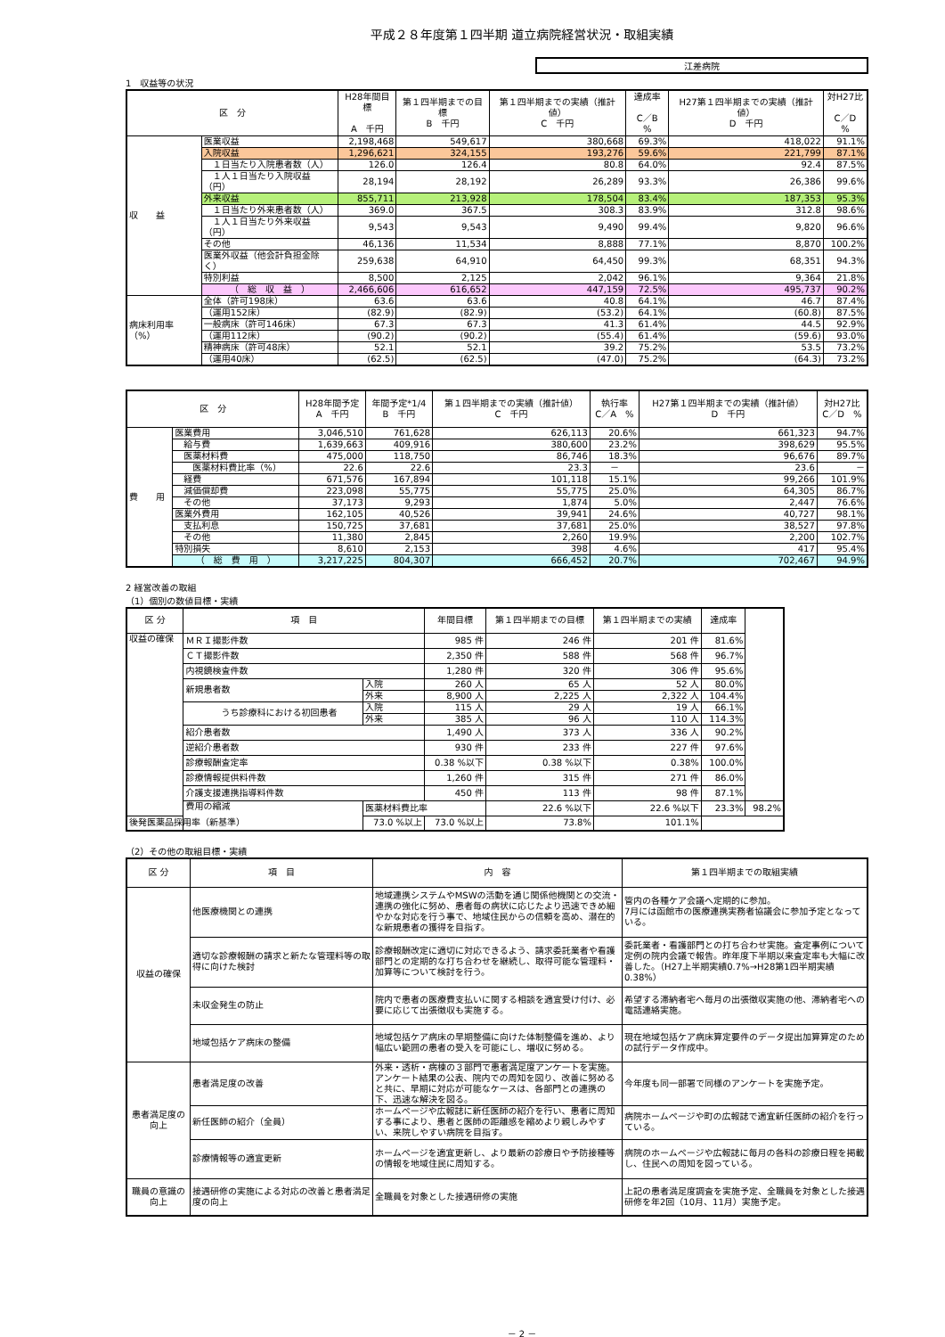平成２８年度第１四半期 道立病院経営状況・取組実績
江差病院
1　収益等の状況
| 区 分 | | H28年間目標 A 千円 | 第１四半期までの目標 B 千円 | 第１四半期までの実績（推計値） C 千円 | 達成率 C／B % | H27第１四半期までの実績（推計値） D 千円 | 対H27比 C／D % |
| --- | --- | --- | --- | --- | --- | --- | --- |
| 収 益 | 医業収益 | 2,198,468 | 549,617 | 380,668 | 69.3% | 418,022 | 91.1% |
| | 入院収益 | 1,296,621 | 324,155 | 193,276 | 59.6% | 221,799 | 87.1% |
| | １日当たり入院患者数（人） | 126.0 | 126.4 | 80.8 | 64.0% | 92.4 | 87.5% |
| | １人１日当たり入院収益（円） | 28,194 | 28,192 | 26,289 | 93.3% | 26,386 | 99.6% |
| | 外来収益 | 855,711 | 213,928 | 178,504 | 83.4% | 187,353 | 95.3% |
| | １日当たり外来患者数（人） | 369.0 | 367.5 | 308.3 | 83.9% | 312.8 | 98.6% |
| | １人１日当たり外来収益（円） | 9,543 | 9,543 | 9,490 | 99.4% | 9,820 | 96.6% |
| | その他 | 46,136 | 11,534 | 8,888 | 77.1% | 8,870 | 100.2% |
| | 医業外収益（他会計負担金除く） | 259,638 | 64,910 | 64,450 | 99.3% | 68,351 | 94.3% |
| | 特別利益 | 8,500 | 2,125 | 2,042 | 96.1% | 9,364 | 21.8% |
| | （ 総 収 益 ） | 2,466,606 | 616,652 | 447,159 | 72.5% | 495,737 | 90.2% |
| 病床利用率（%） | 全体（許可198床） | 63.6 | 63.6 | 40.8 | 64.1% | 46.7 | 87.4% |
| | （運用152床） | (82.9) | (82.9) | (53.2) | 64.1% | (60.8) | 87.5% |
| | 一般病床（許可146床） | 67.3 | 67.3 | 41.3 | 61.4% | 44.5 | 92.9% |
| | （運用112床） | (90.2) | (90.2) | (55.4) | 61.4% | (59.6) | 93.0% |
| | 精神病床（許可48床） | 52.1 | 52.1 | 39.2 | 75.2% | 53.5 | 73.2% |
| | （運用40床） | (62.5) | (62.5) | (47.0) | 75.2% | (64.3) | 73.2% |
| 区 分 | | H28年間予定 A 千円 | 年間予定*1/4 B 千円 | 第１四半期までの実績（推計値） C 千円 | 執行率 C／A % | H27第１四半期までの実績（推計値） D 千円 | 対H27比 C／D % |
| --- | --- | --- | --- | --- | --- | --- | --- |
| 費 用 | 医業費用 | 3,046,510 | 761,628 | 626,113 | 20.6% | 661,323 | 94.7% |
| | 給与費 | 1,639,663 | 409,916 | 380,600 | 23.2% | 398,629 | 95.5% |
| | 医薬材料費 | 475,000 | 118,750 | 86,746 | 18.3% | 96,676 | 89.7% |
| | 医薬材料費比率（%） | 22.6 | 22.6 | 23.3 | － | 23.6 | － |
| | 経費 | 671,576 | 167,894 | 101,118 | 15.1% | 99,266 | 101.9% |
| | 減価償却費 | 223,098 | 55,775 | 55,775 | 25.0% | 64,305 | 86.7% |
| | その他 | 37,173 | 9,293 | 1,874 | 5.0% | 2,447 | 76.6% |
| | 医業外費用 | 162,105 | 40,526 | 39,941 | 24.6% | 40,727 | 98.1% |
| | 支払利息 | 150,725 | 37,681 | 37,681 | 25.0% | 38,527 | 97.8% |
| | その他 | 11,380 | 2,845 | 2,260 | 19.9% | 2,200 | 102.7% |
| | 特別損失 | 8,610 | 2,153 | 398 | 4.6% | 417 | 95.4% |
| | （ 総 費 用 ） | 3,217,225 | 804,307 | 666,452 | 20.7% | 702,467 | 94.9% |
2 経営改善の取組
（1）個別の数値目標・実績
| 区 分 | 項 目 | | 年間目標 | 第１四半期までの目標 | 第１四半期までの実績 | 達成率 | |
| --- | --- | --- | --- | --- | --- | --- | --- |
| 収益の確保 | ＭＲＩ撮影件数 | | 985 件 | 246 件 | 201 件 | 81.6% | |
| | ＣＴ撮影件数 | | 2,350 件 | 588 件 | 568 件 | 96.7% | |
| | 内視鏡検査件数 | | 1,280 件 | 320 件 | 306 件 | 95.6% | |
| | 新規患者数 | 入院 | 260 人 | 65 人 | 52 人 | 80.0% | |
| | | 外来 | 8,900 人 | 2,225 人 | 2,322 人 | 104.4% | |
| | うち診療科における初回患者 | 入院 | 115 人 | 29 人 | 19 人 | 66.1% | |
| | | 外来 | 385 人 | 96 人 | 110 人 | 114.3% | |
| | 紹介患者数 | | 1,490 人 | 373 人 | 336 人 | 90.2% | |
| | 逆紹介患者数 | | 930 件 | 233 件 | 227 件 | 97.6% | |
| | 診療報酬査定率 | | 0.38 %以下 | 0.38 %以下 | 0.38% | 100.0% | |
| | 診療情報提供料件数 | | 1,260 件 | 315 件 | 271 件 | 86.0% | |
| | 介護支援連携指導料件数 | | 450 件 | 113 件 | 98 件 | 87.1% | |
| | 費用の縮減 | 医薬材料費比率 | | 22.6 %以下 | 22.6 %以下 | 23.3% | 98.2% |
| 後発医薬品採用率（新基準） | | 73.0 %以上 | 73.0 %以上 | 73.8% | 101.1% | | |
（2）その他の取組目標・実績
| 区 分 | 項 目 | 内 容 | 第１四半期までの取組実績 |
| --- | --- | --- | --- |
| 収益の確保 | 他医療機関との連携 | 地域連携システムやMSWの活動を通じ関係他機関との交流・連携の強化に努め、患者毎の病状に応じたより迅速できめ細やかな対応を行う事で、地域住民からの信頼を高め、潜在的な新規患者の獲得を目指す。 | 管内の各種ケア会議へ定期的に参加。 7月には函館市の医療連携実務者協議会に参加予定となっている。 |
| | 適切な診療報酬の請求と新たな管理料等の取得に向けた検討 | 診療報酬改定に適切に対応できるよう、請求委託業者や看護部門との定期的な打ち合わせを継続し、取得可能な管理料・加算等について検討を行う。 | 委託業者・看護部門との打ち合わせ実施。査定事例について定例の院内会議で報告。昨年度下半期以来査定率も大幅に改善した。（H27上半期実績0.7%→H28第1四半期実績0.38%） |
| | 未収金発生の防止 | 院内で患者の医療費支払いに関する相談を適宜受け付け、必要に応じて出張徴収も実施する。 | 希望する滞納者宅へ毎月の出張徴収実施の他、滞納者宅への電話連絡実施。 |
| | 地域包括ケア病床の整備 | 地域包括ケア病床の早期整備に向けた体制整備を進め、より幅広い範囲の患者の受入を可能にし、増収に努める。 | 現在地域包括ケア病床算定要件のデータ提出加算算定のための試行データ作成中。 |
| 患者満足度の向上 | 患者満足度の改善 | 外来・透析・病棟の３部門で患者満足度アンケートを実施。アンケート結果の公表、院内での周知を図り、改善に努めると共に、早期に対応が可能なケースは、各部門との連携の下、迅速な解決を図る。 | 今年度も同一部署で同様のアンケートを実施予定。 |
| | 新任医師の紹介（全員） | ホームページや広報誌に新任医師の紹介を行い、患者に周知する事により、患者と医師の距離感を縮めより親しみやすい、来院しやすい病院を目指す。 | 病院ホームページや町の広報誌で適宜新任医師の紹介を行っている。 |
| | 診療情報等の適宜更新 | ホームページを適宜更新し、より最新の診療日や予防接種等の情報を地域住民に周知する。 | 病院のホームページや広報誌に毎月の各科の診療日程を掲載し、住民への周知を図っている。 |
| 職員の意識の向上 | 接遇研修の実施による対応の改善と患者満足度の向上 | 全職員を対象とした接遇研修の実施 | 上記の患者満足度調査を実施予定、全職員を対象とした接遇研修を年2回（10月、11月）実施予定。 |
－ 2 －